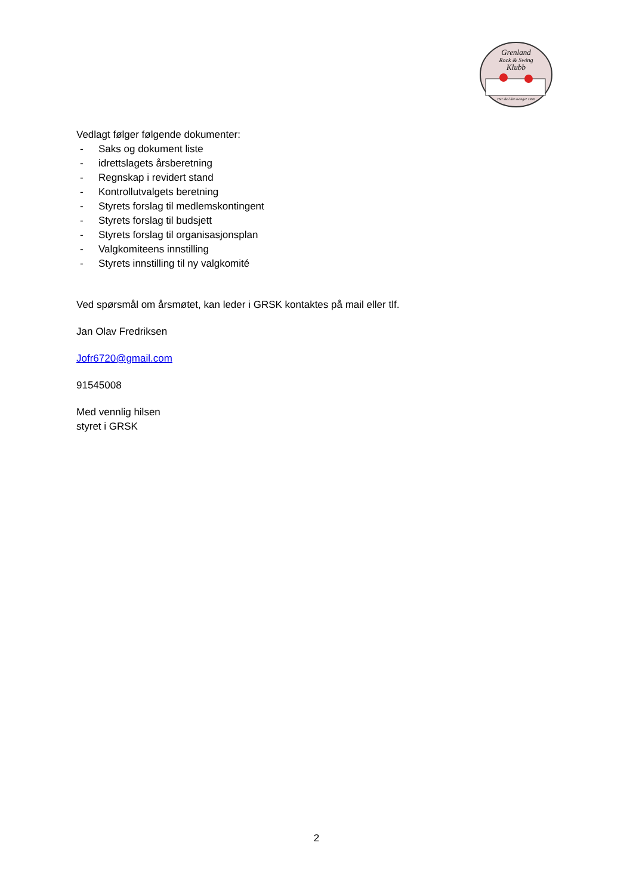Grenland
Rock & Swing
Klubb
Her skal det swinge! 1990
Vedlagt følger følgende dokumenter:
- Saks og dokument liste
- idrettslagets årsberetning
- Regnskap i revidert stand
- Kontrollutvalgets beretning
- Styrets forslag til medlemskontingent
- Styrets forslag til budsjett
- Styrets forslag til organisasjonsplan
- Valgkomiteens innstilling
- Styrets innstilling til ny valgkomité
Ved spørsmål om årsmøtet, kan leder i GRSK kontaktes på mail eller tlf.
Jan Olav Fredriksen
Jofr6720@gmail.com
91545008
Med vennlig hilsen
styret i GRSK
2